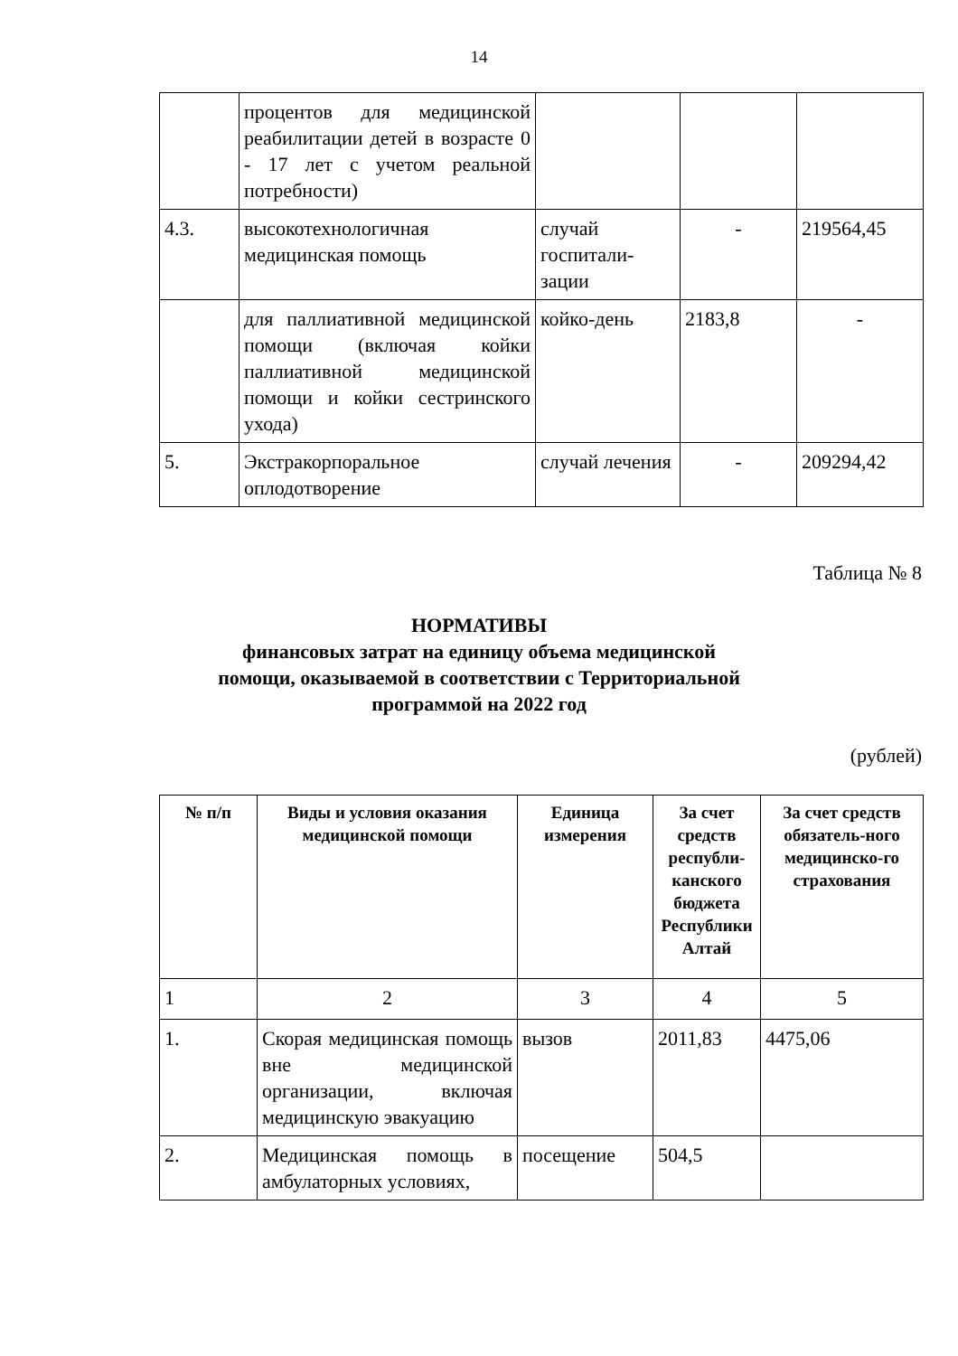14
| | процентов для медицинской реабилитации детей в возрасте 0 - 17 лет с учетом реальной потребности) | | | |
| 4.3. | высокотехнологичная медицинская помощь | случай госпитали-зации | - | 219564,45 |
| | для паллиативной медицинской помощи (включая койки паллиативной медицинской помощи и койки сестринского ухода) | койко-день | 2183,8 | - |
| 5. | Экстракорпоральное оплодотворение | случай лечения | - | 209294,42 |
Таблица № 8
НОРМАТИВЫ
финансовых затрат на единицу объема медицинской
помощи, оказываемой в соответствии с Территориальной
программой на 2022 год
(рублей)
| № п/п | Виды и условия оказания медицинской помощи | Единица измерения | За счет средств республи-канского бюджета Республики Алтай | За счет средств обязатель-ного медицинско-го страхования |
| --- | --- | --- | --- | --- |
| 1 | 2 | 3 | 4 | 5 |
| 1. | Скорая медицинская помощь вне медицинской организации, включая медицинскую эвакуацию | вызов | 2011,83 | 4475,06 |
| 2. | Медицинская помощь в амбулаторных условиях, | посещение | 504,5 | |